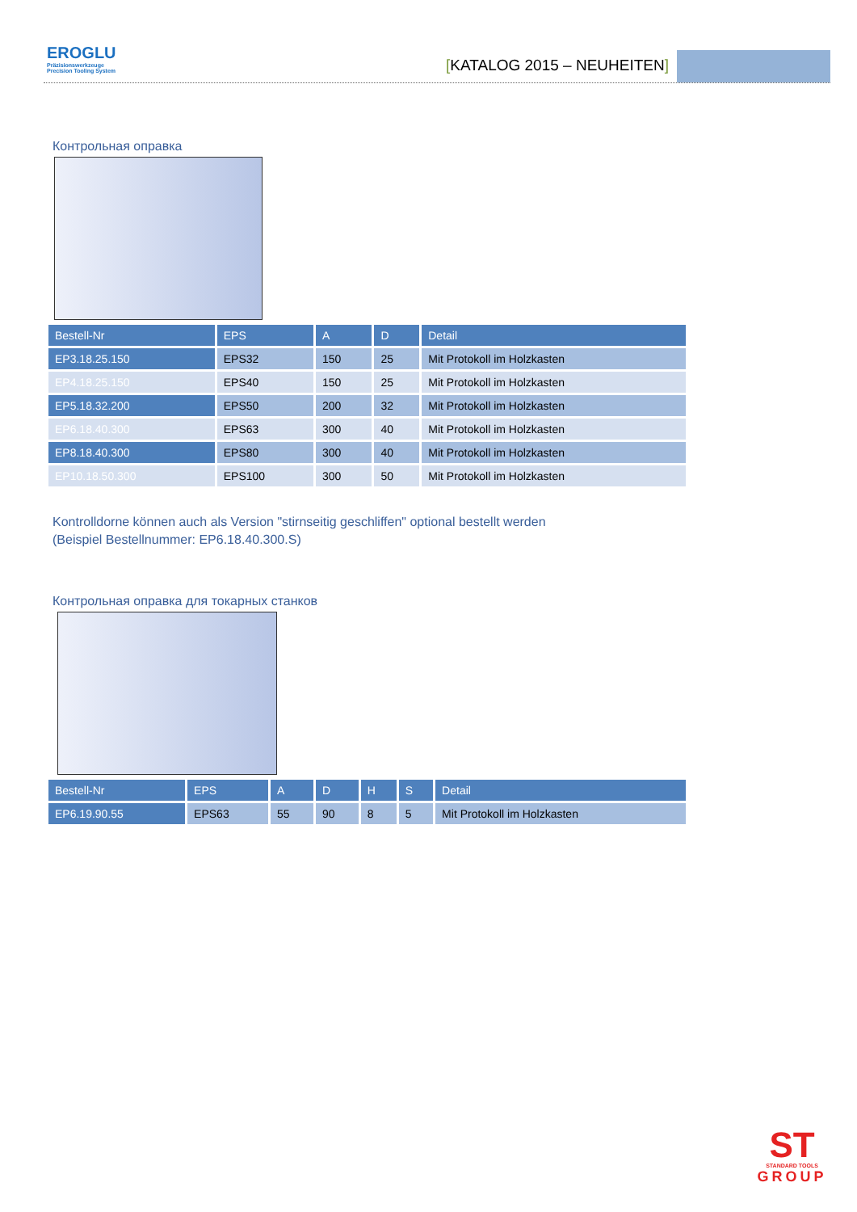EROGLU
Präzisionswerkzeuge
Precision Tooling System
[KATALOG 2015 – NEUHEITEN]
Контрольная оправка
| Bestell-Nr | EPS | A | D | Detail |
| --- | --- | --- | --- | --- |
| EP3.18.25.150 | EPS32 | 150 | 25 | Mit Protokoll im Holzkasten |
| EP4.18.25.150 | EPS40 | 150 | 25 | Mit Protokoll im Holzkasten |
| EP5.18.32.200 | EPS50 | 200 | 32 | Mit Protokoll im Holzkasten |
| EP6.18.40.300 | EPS63 | 300 | 40 | Mit Protokoll im Holzkasten |
| EP8.18.40.300 | EPS80 | 300 | 40 | Mit Protokoll im Holzkasten |
| EP10.18.50.300 | EPS100 | 300 | 50 | Mit Protokoll im Holzkasten |
Kontrolldorne können auch als Version "stirnseitig geschliffen" optional bestellt werden
(Beispiel Bestellnummer: EP6.18.40.300.S)
Контрольная оправка для токарных станков
| Bestell-Nr | EPS | A | D | H | S | Detail |
| --- | --- | --- | --- | --- | --- | --- |
| EP6.19.90.55 | EPS63 | 55 | 90 | 8 | 5 | Mit Protokoll im Holzkasten |
ST
STANDARD TOOLS
GROUP